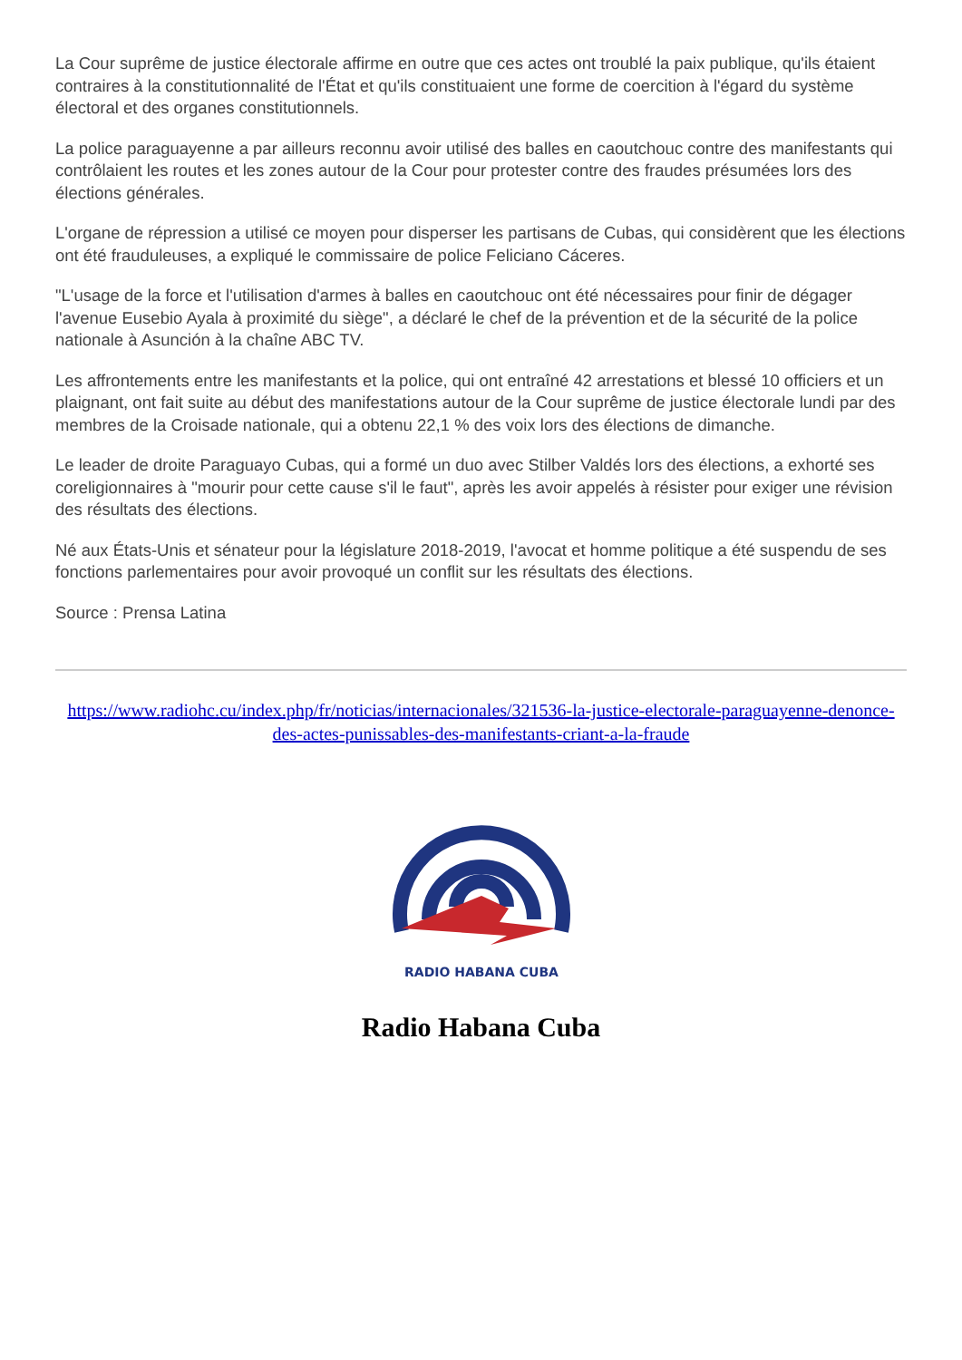La Cour suprême de justice électorale affirme en outre que ces actes ont troublé la paix publique, qu'ils étaient contraires à la constitutionnalité de l'État et qu'ils constituaient une forme de coercition à l'égard du système électoral et des organes constitutionnels.
La police paraguayenne a par ailleurs reconnu avoir utilisé des balles en caoutchouc contre des manifestants qui contrôlaient les routes et les zones autour de la Cour pour protester contre des fraudes présumées lors des élections générales.
L'organe de répression a utilisé ce moyen pour disperser les partisans de Cubas, qui considèrent que les élections ont été frauduleuses, a expliqué le commissaire de police Feliciano Cáceres.
"L'usage de la force et l'utilisation d'armes à balles en caoutchouc ont été nécessaires pour finir de dégager l'avenue Eusebio Ayala à proximité du siège", a déclaré le chef de la prévention et de la sécurité de la police nationale à Asunción à la chaîne ABC TV.
Les affrontements entre les manifestants et la police, qui ont entraîné 42 arrestations et blessé 10 officiers et un plaignant, ont fait suite au début des manifestations autour de la Cour suprême de justice électorale lundi par des membres de la Croisade nationale, qui a obtenu 22,1 % des voix lors des élections de dimanche.
Le leader de droite Paraguayo Cubas, qui a formé un duo avec Stilber Valdés lors des élections, a exhorté ses coreligionnaires à "mourir pour cette cause s'il le faut", après les avoir appelés à résister pour exiger une révision des résultats des élections.
Né aux États-Unis et sénateur pour la législature 2018-2019, l'avocat et homme politique a été suspendu de ses fonctions parlementaires pour avoir provoqué un conflit sur les résultats des élections.
Source : Prensa Latina
https://www.radiohc.cu/index.php/fr/noticias/internacionales/321536-la-justice-electorale-paraguayenne-denonce-des-actes-punissables-des-manifestants-criant-a-la-fraude
RADIO HABANA CUBA
Radio Habana Cuba